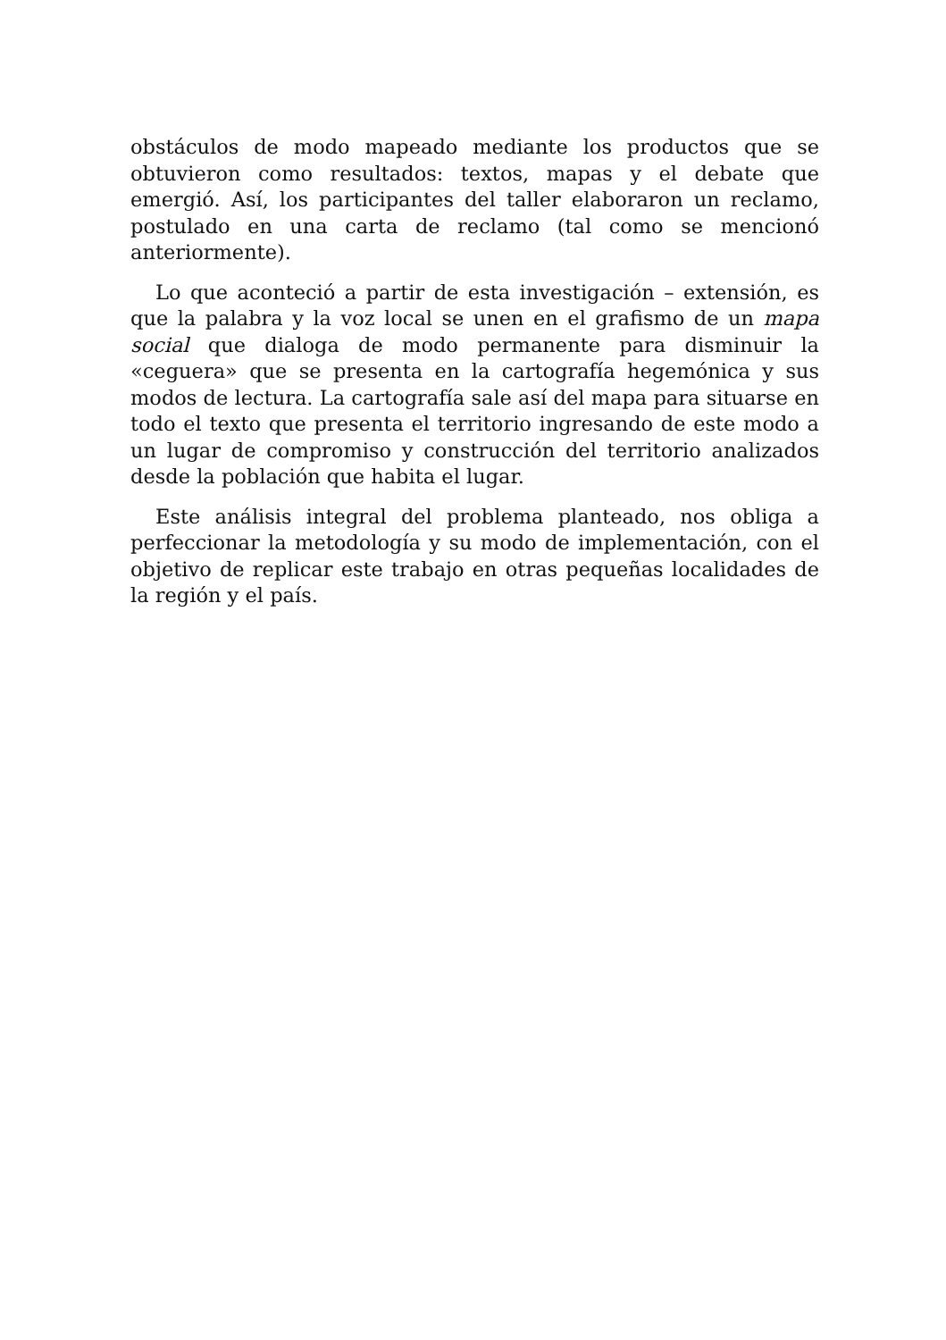obstáculos de modo mapeado mediante los productos que se obtuvieron como resultados: textos, mapas y el debate que emergió. Así, los participantes del taller elaboraron un reclamo, postulado en una carta de reclamo (tal como se mencionó anteriormente).
Lo que aconteció a partir de esta investigación – extensión, es que la palabra y la voz local se unen en el grafismo de un mapa social que dialoga de modo permanente para disminuir la «ceguera» que se presenta en la cartografía hegemónica y sus modos de lectura. La cartografía sale así del mapa para situarse en todo el texto que presenta el territorio ingresando de este modo a un lugar de compromiso y construcción del territorio analizados desde la población que habita el lugar.
Este análisis integral del problema planteado, nos obliga a perfeccionar la metodología y su modo de implementación, con el objetivo de replicar este trabajo en otras pequeñas localidades de la región y el país.